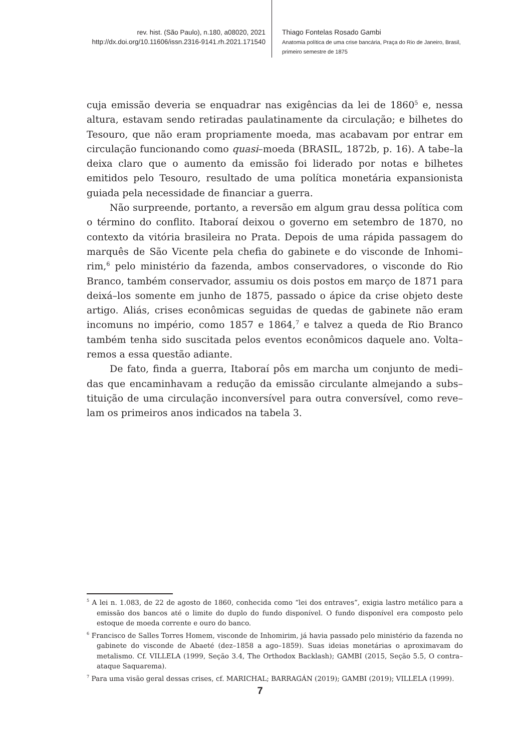rev. hist. (São Paulo), n.180, a08020, 2021
http://dx.doi.org/10.11606/issn.2316-9141.rh.2021.171540
Thiago Fontelas Rosado Gambi
Anatomia política de uma crise bancária, Praça do Rio de Janeiro, Brasil,
primeiro semestre de 1875
cuja emissão deveria se enquadrar nas exigências da lei de 1860<sup>5</sup> e, nessa altura, estavam sendo retiradas paulatinamente da circulação; e bilhetes do Tesouro, que não eram propriamente moeda, mas acabavam por entrar em circulação funcionando como quasi–moeda (BRASIL, 1872b, p. 16). A tabe–la deixa claro que o aumento da emissão foi liderado por notas e bilhetes emitidos pelo Tesouro, resultado de uma política monetária expansionista guiada pela necessidade de financiar a guerra.
Não surpreende, portanto, a reversão em algum grau dessa política com o término do conflito. Itaboraí deixou o governo em setembro de 1870, no contexto da vitória brasileira no Prata. Depois de uma rápida passagem do marquês de São Vicente pela chefia do gabinete e do visconde de Inhomi–rim,<sup>6</sup> pelo ministério da fazenda, ambos conservadores, o visconde do Rio Branco, também conservador, assumiu os dois postos em março de 1871 para deixá–los somente em junho de 1875, passado o ápice da crise objeto deste artigo. Aliás, crises econômicas seguidas de quedas de gabinete não eram incomuns no império, como 1857 e 1864,<sup>7</sup> e talvez a queda de Rio Branco também tenha sido suscitada pelos eventos econômicos daquele ano. Volta–remos a essa questão adiante.
De fato, finda a guerra, Itaboraí pôs em marcha um conjunto de medi–das que encaminhavam a redução da emissão circulante almejando a subs–tituição de uma circulação inconversível para outra conversível, como reve–lam os primeiros anos indicados na tabela 3.
<sup>5</sup> A lei n. 1.083, de 22 de agosto de 1860, conhecida como “lei dos entraves”, exigia lastro metálico para a emissão dos bancos até o limite do duplo do fundo disponível. O fundo disponível era composto pelo estoque de moeda corrente e ouro do banco.
<sup>6</sup> Francisco de Salles Torres Homem, visconde de Inhomirim, já havia passado pelo ministério da fazenda no gabinete do visconde de Abaeté (dez–1858 a ago–1859). Suas ideias monetárias o aproximavam do metalismo. Cf. VILLELA (1999, Seção 3.4, The Orthodox Backlash); GAMBI (2015, Seção 5.5, O contra–ataque Saquarema).
<sup>7</sup> Para uma visão geral dessas crises, cf. MARICHAL; BARRAGÁN (2019); GAMBI (2019); VILLELA (1999).
7